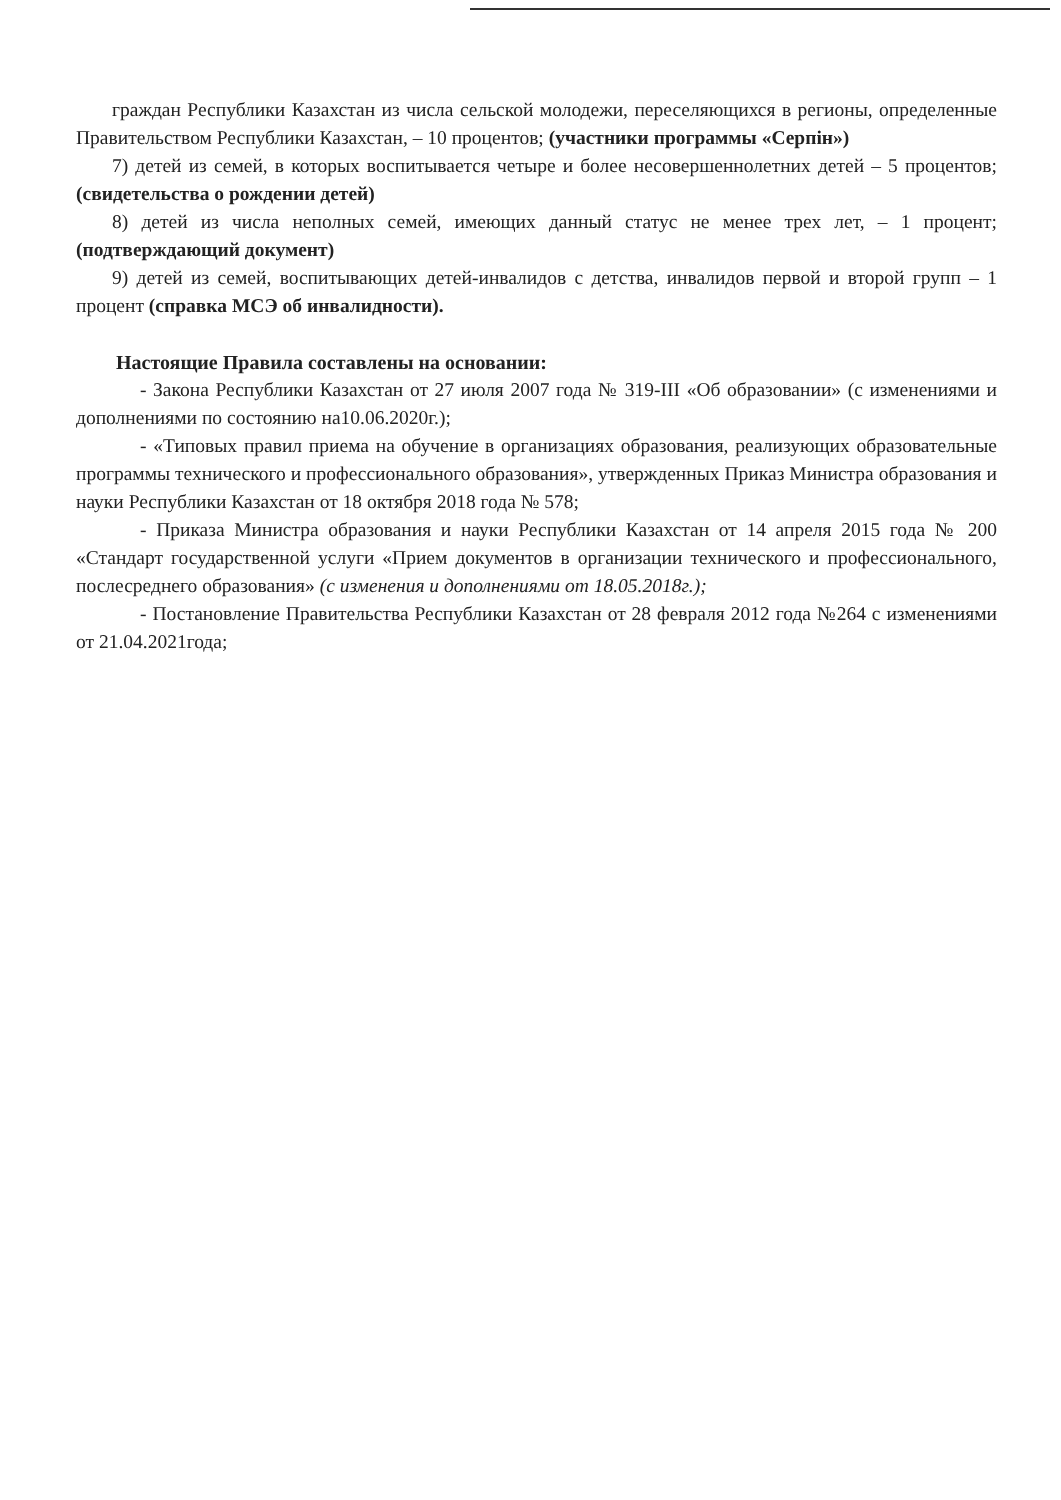граждан Республики Казахстан из числа сельской молодежи, переселяющихся в регионы, определенные Правительством Республики Казахстан, – 10 процентов; (участники программы «Серпін»)
7) детей из семей, в которых воспитывается четыре и более несовершеннолетних детей – 5 процентов; (свидетельства о рождении детей)
8) детей из числа неполных семей, имеющих данный статус не менее трех лет, – 1 процент; (подтверждающий документ)
9) детей из семей, воспитывающих детей-инвалидов с детства, инвалидов первой и второй групп – 1 процент (справка МСЭ об инвалидности).
Настоящие Правила составлены на основании:
- Закона Республики Казахстан от 27 июля 2007 года № 319-III «Об образовании» (с изменениями и дополнениями по состоянию на10.06.2020г.);
- «Типовых правил приема на обучение в организациях образования, реализующих образовательные программы технического и профессионального образования», утвержденных Приказ Министра образования и науки Республики Казахстан от 18 октября 2018 года № 578;
- Приказа Министра образования и науки Республики Казахстан от 14 апреля 2015 года № 200 «Стандарт государственной услуги «Прием документов в организации технического и профессионального, послесреднего образования» (с изменения и дополнениями от 18.05.2018г.);
- Постановление Правительства Республики Казахстан от 28 февраля 2012 года №264 с изменениями от 21.04.2021года;